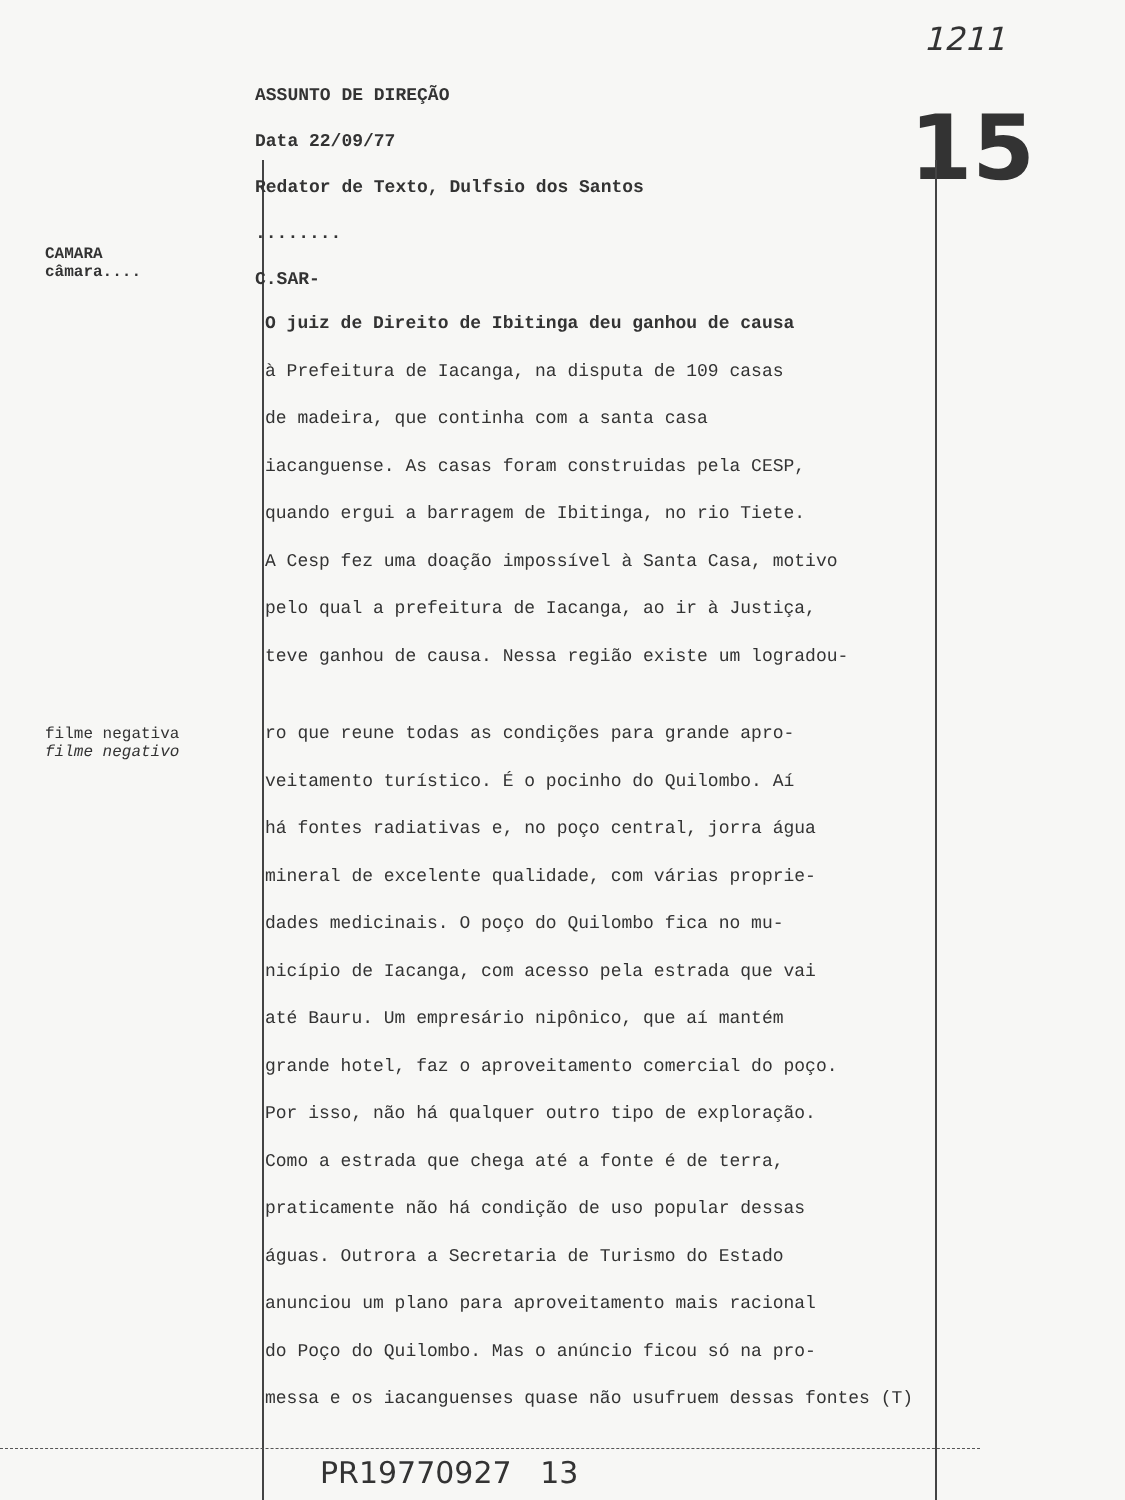1211
15
ASSUNTO DE DIREÇÃO
Data 22/09/77
Redator de Texto, Dulfsio dos Santos
........
C.SAR-
CAMARA
câmara....
O juiz de Direito de Ibitinga deu ganhou de causa
à Prefeitura de Iacanga, na disputa de 109 casas
de madeira, que continha com a santa casa
iacanguense. As casas foram construidas pela CESP,
quando ergui a barragem de Ibitinga, no rio Tiete.
A Cesp fez uma doação impossível à Santa Casa, motivo
pelo qual a prefeitura de Iacanga, ao ir à Justiça,
teve ganhou de causa. Nessa região existe um logradou-
ro que reune todas as condições para grande apro-
veitamento turístico. É o pocinho do Quilombo. Aí
há fontes radiativas e, no poço central, jorra água
mineral de excelente qualidade, com várias proprie-
dades medicinais. O poço do Quilombo fica no mu-
nicípio de Iacanga, com acesso pela estrada que vai
até Bauru. Um empresário nipônico, que aí mantém
grande hotel, faz o aproveitamento comercial do poço.
Por isso, não há qualquer outro tipo de exploração.
Como a estrada que chega até a fonte é de terra,
praticamente não há condição de uso popular dessas
águas. Outrora a Secretaria de Turismo do Estado
anunciou um plano para aproveitamento mais racional
do Poço do Quilombo. Mas o anúncio ficou só na pro-
messa e os iacanguenses quase não usufruem dessas fontes (T)
filme negativa
filme negativo
PR19770927 13